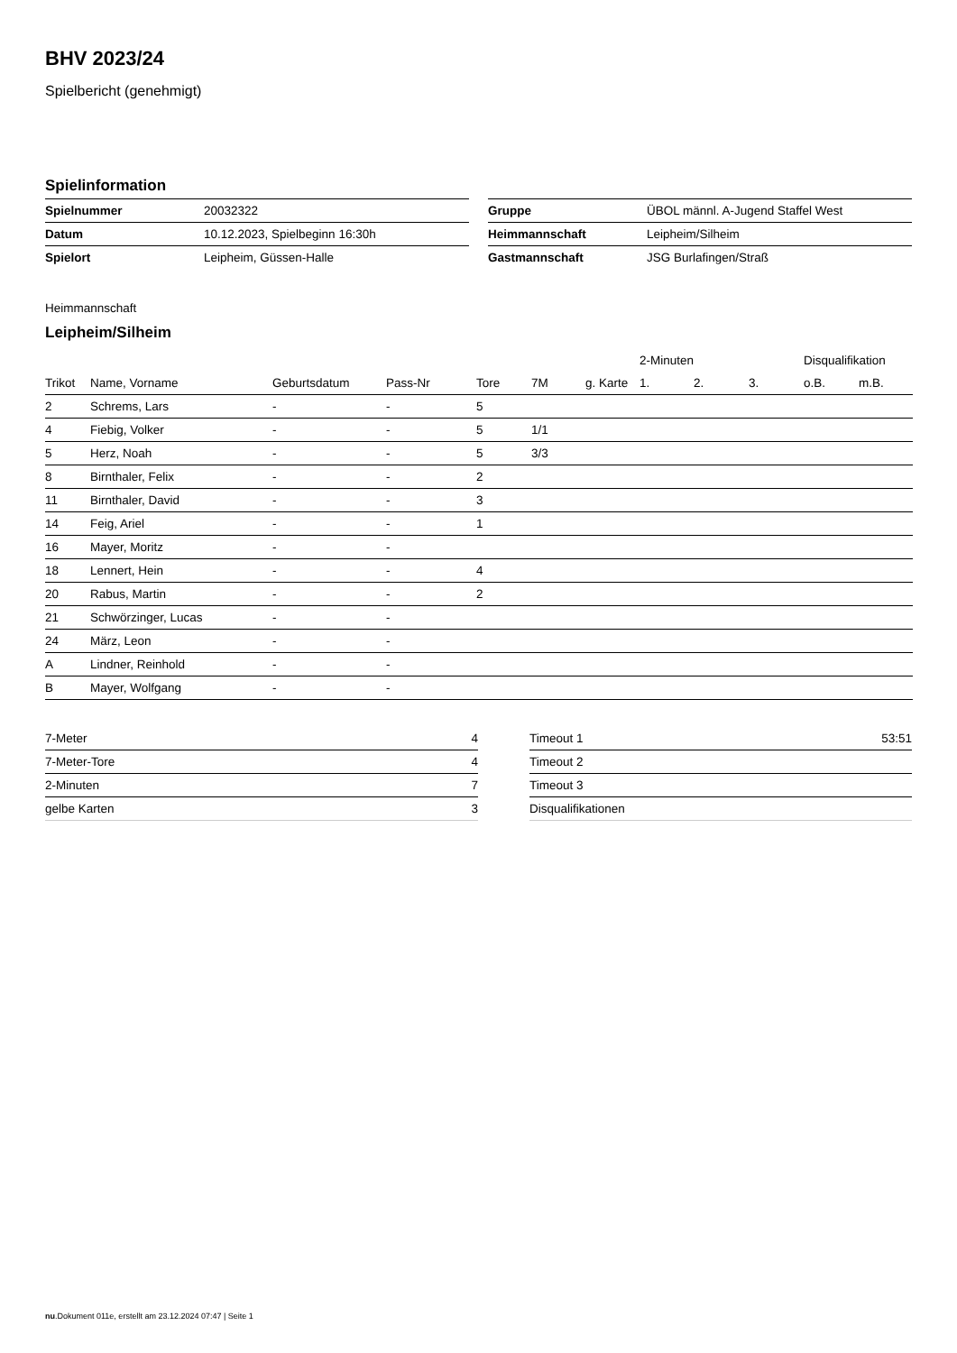BHV 2023/24
Spielbericht (genehmigt)
Spielinformation
| Spielnummer | 20032322 |
| Datum | 10.12.2023, Spielbeginn 16:30h |
| Spielort | Leipheim, Güssen-Halle |
| Gruppe | ÜBOL männl. A-Jugend Staffel West |
| Heimmannschaft | Leipheim/Silheim |
| Gastmannschaft | JSG Burlafingen/Straß |
Heimmannschaft
Leipheim/Silheim
| | | | | | | | 2-Minuten | | | Disqualifikation | |
| --- | --- | --- | --- | --- | --- | --- | --- | --- | --- | --- | --- |
| Trikot | Name, Vorname | Geburtsdatum | Pass-Nr | Tore | 7M | g. Karte | 1. | 2. | 3. | o.B. | m.B. |
| 2 | Schrems, Lars | - | - | 5 | | | | | | | |
| 4 | Fiebig, Volker | - | - | 5 | 1/1 | | | | | | |
| 5 | Herz, Noah | - | - | 5 | 3/3 | | | | | | |
| 8 | Birnthaler, Felix | - | - | 2 | | | | | | | |
| 11 | Birnthaler, David | - | - | 3 | | | | | | | |
| 14 | Feig, Ariel | - | - | 1 | | | | | | | |
| 16 | Mayer, Moritz | - | - | | | | | | | | |
| 18 | Lennert, Hein | - | - | 4 | | | | | | | |
| 20 | Rabus, Martin | - | - | 2 | | | | | | | |
| 21 | Schwörzinger, Lucas | - | - | | | | | | | | |
| 24 | März, Leon | - | - | | | | | | | | |
| A | Lindner, Reinhold | - | - | | | | | | | | |
| B | Mayer, Wolfgang | - | - | | | | | | | | |
| 7-Meter | 4 |
| 7-Meter-Tore | 4 |
| 2-Minuten | 7 |
| gelbe Karten | 3 |
| Timeout 1 | 53:51 |
| Timeout 2 | |
| Timeout 3 | |
| Disqualifikationen | |
nu.Dokument 011e, erstellt am 23.12.2024 07:47 | Seite 1